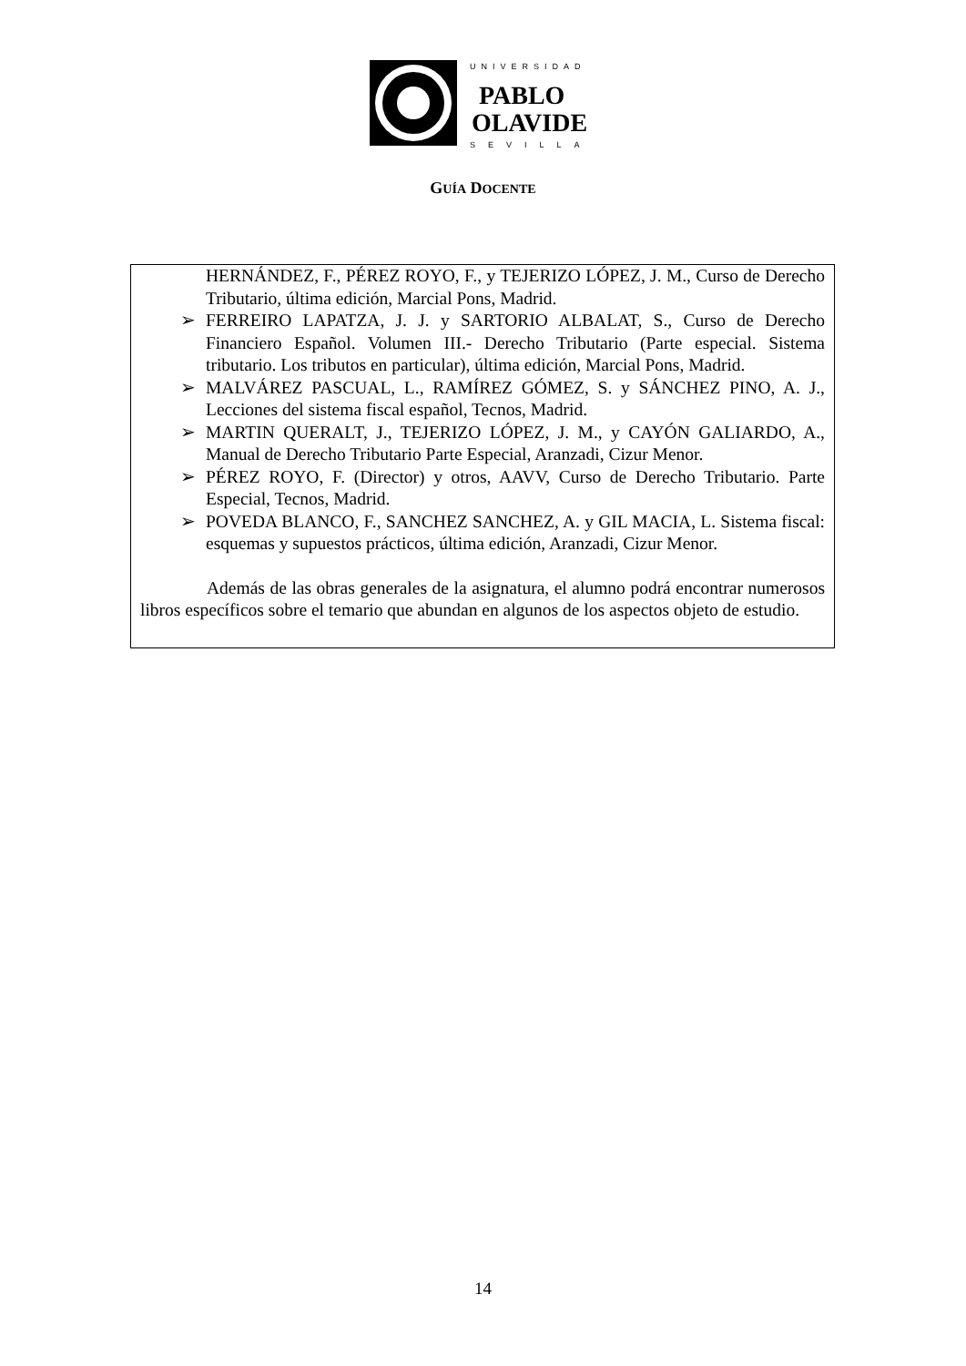UNIVERSIDAD
PABLO
OLAVIDE
SEVILLA
GUÍA DOCENTE
HERNÁNDEZ, F., PÉREZ ROYO, F., y TEJERIZO LÓPEZ, J. M., Curso de Derecho Tributario, última edición, Marcial Pons, Madrid.
➢ FERREIRO LAPATZA, J. J. y SARTORIO ALBALAT, S., Curso de Derecho Financiero Español. Volumen III.- Derecho Tributario (Parte especial. Sistema tributario. Los tributos en particular), última edición, Marcial Pons, Madrid.
➢ MALVÁREZ PASCUAL, L., RAMÍREZ GÓMEZ, S. y SÁNCHEZ PINO, A. J., Lecciones del sistema fiscal español, Tecnos, Madrid.
➢ MARTIN QUERALT, J., TEJERIZO LÓPEZ, J. M., y CAYÓN GALIARDO, A., Manual de Derecho Tributario Parte Especial, Aranzadi, Cizur Menor.
➢ PÉREZ ROYO, F. (Director) y otros, AAVV, Curso de Derecho Tributario. Parte Especial, Tecnos, Madrid.
➢ POVEDA BLANCO, F., SANCHEZ SANCHEZ, A. y GIL MACIA, L. Sistema fiscal: esquemas y supuestos prácticos, última edición, Aranzadi, Cizur Menor.
Además de las obras generales de la asignatura, el alumno podrá encontrar numerosos libros específicos sobre el temario que abundan en algunos de los aspectos objeto de estudio.
14